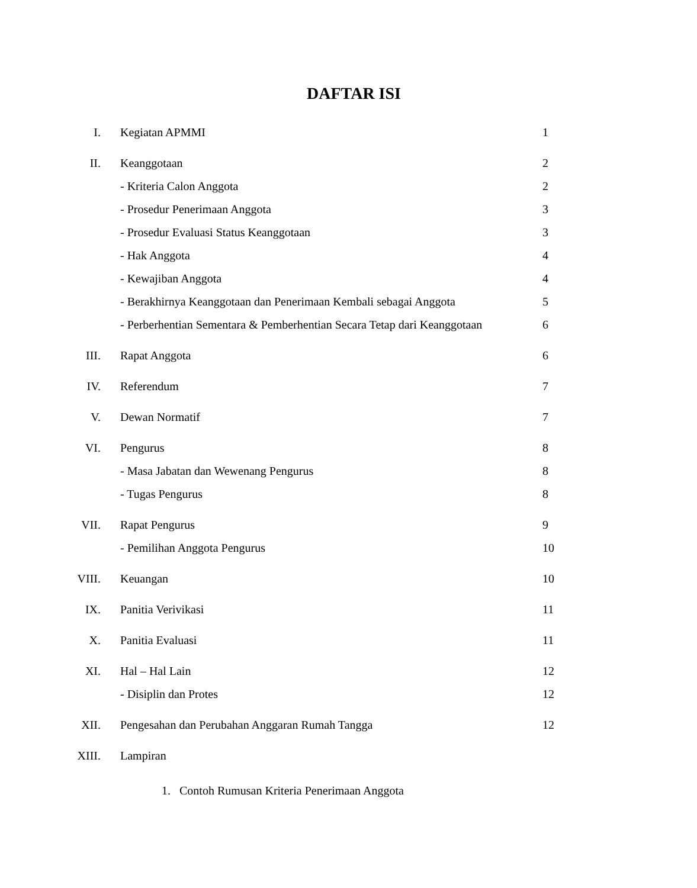DAFTAR ISI
| I. | Kegiatan APMMI | 1 |
| II. | Keanggotaan | 2 |
| | - Kriteria Calon Anggota | 2 |
| | - Prosedur Penerimaan Anggota | 3 |
| | - Prosedur Evaluasi Status Keanggotaan | 3 |
| | - Hak Anggota | 4 |
| | - Kewajiban Anggota | 4 |
| | - Berakhirnya Keanggotaan dan Penerimaan Kembali sebagai Anggota | 5 |
| | - Perberhentian Sementara & Pemberhentian Secara Tetap dari Keanggotaan | 6 |
| III. | Rapat Anggota | 6 |
| IV. | Referendum | 7 |
| V. | Dewan Normatif | 7 |
| VI. | Pengurus | 8 |
| | - Masa Jabatan dan Wewenang Pengurus | 8 |
| | - Tugas Pengurus | 8 |
| VII. | Rapat Pengurus | 9 |
| | - Pemilihan Anggota Pengurus | 10 |
| VIII. | Keuangan | 10 |
| IX. | Panitia Verivikasi | 11 |
| X. | Panitia Evaluasi | 11 |
| XI. | Hal – Hal Lain | 12 |
| | - Disiplin dan Protes | 12 |
| XII. | Pengesahan dan Perubahan Anggaran Rumah Tangga | 12 |
| XIII. | Lampiran | |
1. Contoh Rumusan Kriteria Penerimaan Anggota